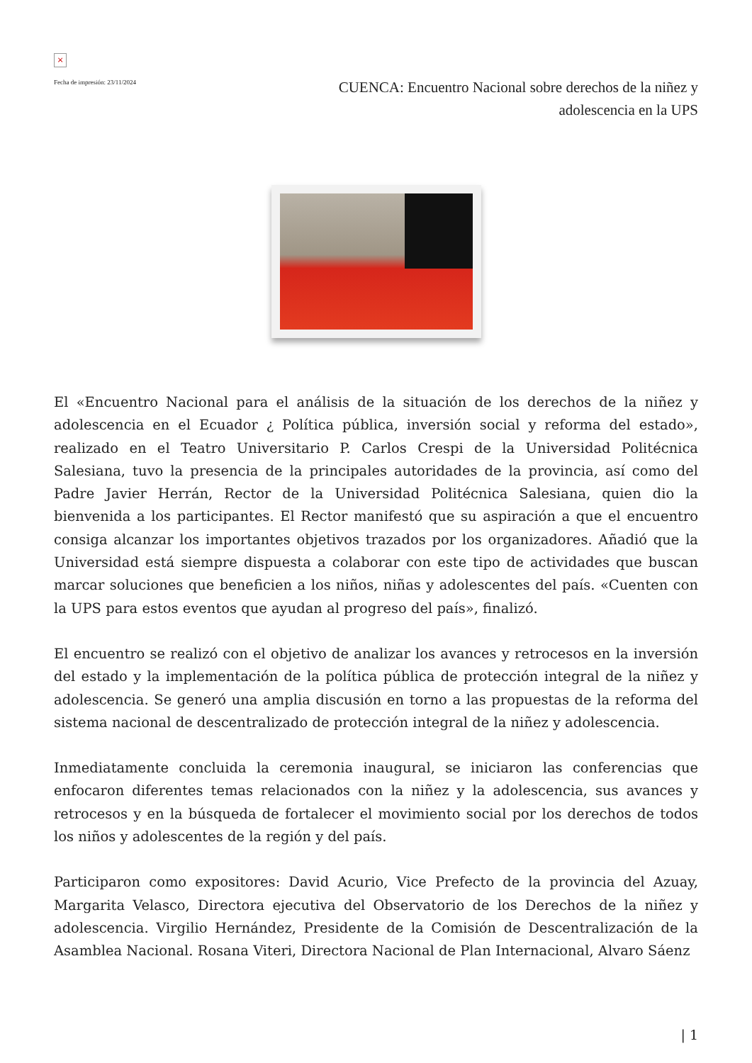×
Fecha de impresión: 23/11/2024
CUENCA: Encuentro Nacional sobre derechos de la niñez y adolescencia en la UPS
El «Encuentro Nacional para el análisis de la situación de los derechos de la niñez y adolescencia en el Ecuador ¿ Política pública, inversión social y reforma del estado», realizado en el Teatro Universitario P. Carlos Crespi de la Universidad Politécnica Salesiana, tuvo la presencia de la principales autoridades de la provincia, así como del Padre Javier Herrán, Rector de la Universidad Politécnica Salesiana, quien dio la bienvenida a los participantes. El Rector manifestó que su aspiración a que el encuentro consiga alcanzar los importantes objetivos trazados por los organizadores. Añadió que la Universidad está siempre dispuesta a colaborar con este tipo de actividades que buscan marcar soluciones que beneficien a los niños, niñas y adolescentes del país. «Cuenten con la UPS para estos eventos que ayudan al progreso del país», finalizó.
El encuentro se realizó con el objetivo de analizar los avances y retrocesos en la inversión del estado y la implementación de la política pública de protección integral de la niñez y adolescencia. Se generó una amplia discusión en torno a las propuestas de la reforma del sistema nacional de descentralizado de protección integral de la niñez y adolescencia.
Inmediatamente concluida la ceremonia inaugural, se iniciaron las conferencias que enfocaron diferentes temas relacionados con la niñez y la adolescencia, sus avances y retrocesos y en la búsqueda de fortalecer el movimiento social por los derechos de todos los niños y adolescentes de la región y del país.
Participaron como expositores: David Acurio, Vice Prefecto de la provincia del Azuay, Margarita Velasco, Directora ejecutiva del Observatorio de los Derechos de la niñez y adolescencia. Virgilio Hernández, Presidente de la Comisión de Descentralización de la Asamblea Nacional. Rosana Viteri, Directora Nacional de Plan Internacional, Alvaro Sáenz
| 1